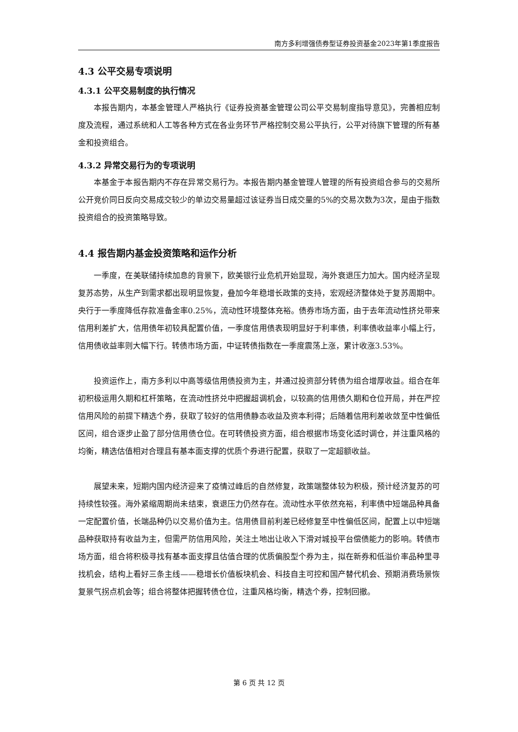南方多利增强债券型证券投资基金2023年第1季度报告
4.3 公平交易专项说明
4.3.1 公平交易制度的执行情况
本报告期内，本基金管理人严格执行《证券投资基金管理公司公平交易制度指导意见》，完善相应制度及流程，通过系统和人工等各种方式在各业务环节严格控制交易公平执行，公平对待旗下管理的所有基金和投资组合。
4.3.2 异常交易行为的专项说明
本基金于本报告期内不存在异常交易行为。本报告期内基金管理人管理的所有投资组合参与的交易所公开竞价同日反向交易成交较少的单边交易量超过该证券当日成交量的5%的交易次数为3次，是由于指数投资组合的投资策略导致。
4.4 报告期内基金投资策略和运作分析
一季度，在美联储持续加息的背景下，欧美银行业危机开始显现，海外衰退压力加大。国内经济呈现复苏态势，从生产到需求都出现明显恢复，叠加今年稳增长政策的支持，宏观经济整体处于复苏周期中。央行于一季度降低存款准备金率0.25%，流动性环境整体充裕。债券市场方面，由于去年流动性挤兑带来信用利差扩大，信用债年初较具配置价值，一季度信用债表现明显好于利率债，利率债收益率小幅上行，信用债收益率则大幅下行。转债市场方面，中证转债指数在一季度震荡上涨，累计收涨3.53%。
投资运作上，南方多利以中高等级信用债投资为主，并通过投资部分转债为组合增厚收益。组合在年初积极运用久期和杠杆策略，在流动性挤兑中把握超调机会，以较高的信用债久期和仓位开局，并在严控信用风险的前提下精选个券，获取了较好的信用债静态收益及资本利得；后随着信用利差收敛至中性偏低区间，组合逐步止盈了部分信用债仓位。在可转债投资方面，组合根据市场变化适时调仓，并注重风格的均衡，精选估值相对合理且有基本面支撑的优质个券进行配置，获取了一定超额收益。
展望未来，短期内国内经济迎来了疫情过峰后的自然修复，政策端整体较为积极，预计经济复苏的可持续性较强。海外紧缩周期尚未结束，衰退压力仍然存在。流动性水平依然充裕，利率债中短端品种具备一定配置价值，长端品种仍以交易价值为主。信用债目前利差已经修复至中性偏低区间，配置上以中短端品种获取持有收益为主，但需严防信用风险，关注土地出让收入下滑对城投平台偿债能力的影响。转债市场方面，组合将积极寻找有基本面支撑且估值合理的优质偏股型个券为主，拟在新券和低溢价率品种里寻找机会，结构上看好三条主线——稳增长价值板块机会、科技自主可控和国产替代机会、预期消费场景恢复景气拐点机会等；组合将整体把握转债仓位，注重风格均衡，精选个券，控制回撤。
第 6 页 共 12 页